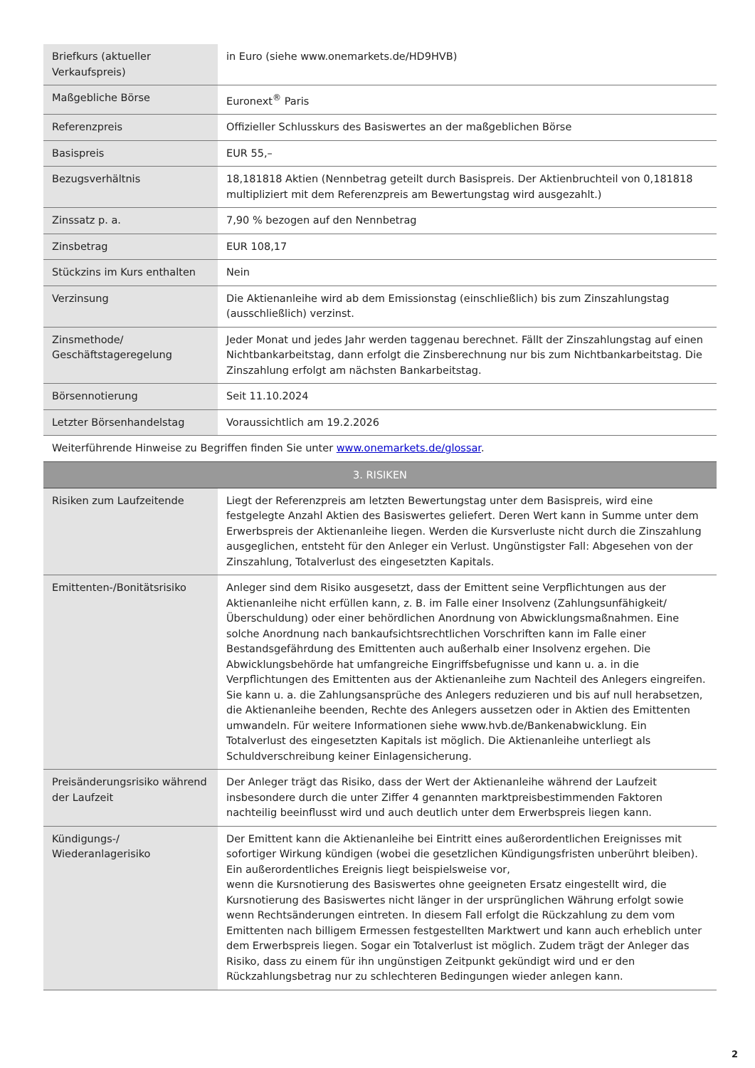| Briefkurs (aktueller Verkaufspreis) | in Euro (siehe www.onemarkets.de/HD9HVB) |
| Maßgebliche Börse | Euronext<sup>®</sup> Paris |
| Referenzpreis | Offizieller Schlusskurs des Basiswertes an der maßgeblichen Börse |
| Basispreis | EUR 55,– |
| Bezugsverhältnis | 18,181818 Aktien (Nennbetrag geteilt durch Basispreis. Der Aktienbruchteil von 0,181818 multipliziert mit dem Referenzpreis am Bewertungstag wird ausgezahlt.) |
| Zinssatz p. a. | 7,90 % bezogen auf den Nennbetrag |
| Zinsbetrag | EUR 108,17 |
| Stückzins im Kurs enthalten | Nein |
| Verzinsung | Die Aktienanleihe wird ab dem Emissionstag (einschließlich) bis zum Zinszahlungstag (ausschließlich) verzinst. |
| Zinsmethode/ Geschäftstageregelung | Jeder Monat und jedes Jahr werden taggenau berechnet. Fällt der Zinszahlungstag auf einen Nichtbankarbeitstag, dann erfolgt die Zinsberechnung nur bis zum Nichtbankarbeitstag. Die Zinszahlung erfolgt am nächsten Bankarbeitstag. |
| Börsennotierung | Seit 11.10.2024 |
| Letzter Börsenhandelstag | Voraussichtlich am 19.2.2026 |
| Weiterführende Hinweise zu Begriffen finden Sie unter www.onemarkets.de/glossar . | |
| 3. RISIKEN | |
| Risiken zum Laufzeitende | Liegt der Referenzpreis am letzten Bewertungstag unter dem Basispreis, wird eine festgelegte Anzahl Aktien des Basiswertes geliefert. Deren Wert kann in Summe unter dem Erwerbspreis der Aktienanleihe liegen. Werden die Kursverluste nicht durch die Zinszahlung ausgeglichen, entsteht für den Anleger ein Verlust. Ungünstigster Fall: Abgesehen von der Zinszahlung, Totalverlust des eingesetzten Kapitals. |
| Emittenten-/Bonitätsrisiko | Anleger sind dem Risiko ausgesetzt, dass der Emittent seine Verpflichtungen aus der Aktienanleihe nicht erfüllen kann, z. B. im Falle einer Insolvenz (Zahlungsunfähigkeit/Überschuldung) oder einer behördlichen Anordnung von Abwicklungsmaßnahmen. Eine solche Anordnung nach bankaufsichtsrechtlichen Vorschriften kann im Falle einer Bestandsgefährdung des Emittenten auch außerhalb einer Insolvenz ergehen. Die Abwicklungsbehörde hat umfangreiche Eingriffsbefugnisse und kann u. a. in die Verpflichtungen des Emittenten aus der Aktienanleihe zum Nachteil des Anlegers eingreifen. Sie kann u. a. die Zahlungsansprüche des Anlegers reduzieren und bis auf null herabsetzen, die Aktienanleihe beenden, Rechte des Anlegers aussetzen oder in Aktien des Emittenten umwandeln. Für weitere Informationen siehe www.hvb.de/Bankenabwicklung. Ein Totalverlust des eingesetzten Kapitals ist möglich. Die Aktienanleihe unterliegt als Schuldverschreibung keiner Einlagensicherung. |
| Preisänderungsrisiko während der Laufzeit | Der Anleger trägt das Risiko, dass der Wert der Aktienanleihe während der Laufzeit insbesondere durch die unter Ziffer 4 genannten marktpreisbestimmenden Faktoren nachteilig beeinflusst wird und auch deutlich unter dem Erwerbspreis liegen kann. |
| Kündigungs-/ Wiederanlagerisiko | Der Emittent kann die Aktienanleihe bei Eintritt eines außerordentlichen Ereignisses mit sofortiger Wirkung kündigen (wobei die gesetzlichen Kündigungsfristen unberührt bleiben). Ein außerordentliches Ereignis liegt beispielsweise vor, wenn die Kursnotierung des Basiswertes ohne geeigneten Ersatz eingestellt wird, die Kursnotierung des Basiswertes nicht länger in der ursprünglichen Währung erfolgt sowie wenn Rechtsänderungen eintreten. In diesem Fall erfolgt die Rückzahlung zu dem vom Emittenten nach billigem Ermessen festgestellten Marktwert und kann auch erheblich unter dem Erwerbspreis liegen. Sogar ein Totalverlust ist möglich. Zudem trägt der Anleger das Risiko, dass zu einem für ihn ungünstigen Zeitpunkt gekündigt wird und er den Rückzahlungsbetrag nur zu schlechteren Bedingungen wieder anlegen kann. |
2